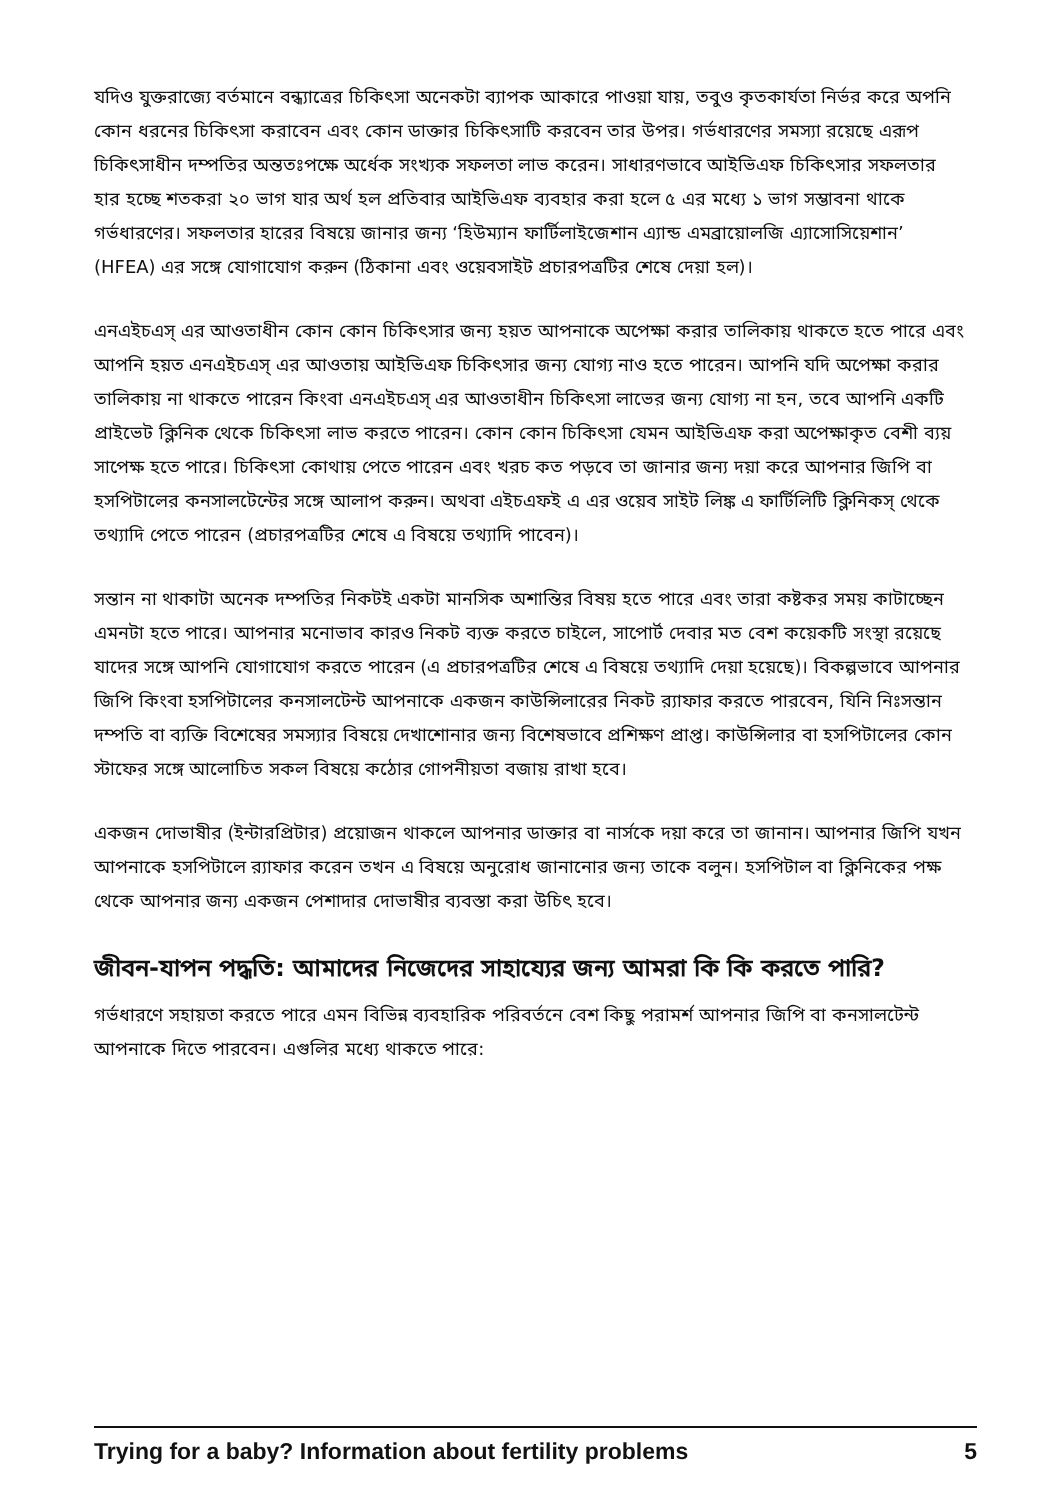যদিও যুক্তরাজ্যে বর্তমানে বন্ধ্যাত্রের চিকিৎসা অনেকটা ব্যাপক আকারে পাওয়া যায়, তবুও কৃতকার্যতা নির্ভর করে অপনি কোন ধরনের চিকিৎসা করাবেন এবং কোন ডাক্তার চিকিৎসাটি করবেন তার উপর। গর্ভধারণের সমস্যা রয়েছে এরূপ চিকিৎসাধীন দম্পতির অন্ততঃপক্ষে অর্ধেক সংখ্যক সফলতা লাভ করেন। সাধারণভাবে আইভিএফ চিকিৎসার সফলতার হার হচ্ছে শতকরা ২০ ভাগ যার অর্থ হল প্রতিবার আইভিএফ ব্যবহার করা হলে ৫ এর মধ্যে ১ ভাগ সম্ভাবনা থাকে গর্ভধারণের। সফলতার হারের বিষয়ে জানার জন্য ‘হিউম্যান ফার্টিলাইজেশান এ্যান্ড এমব্রায়োলজি এ্যাসোসিয়েশান’ (HFEA) এর সঙ্গে যোগাযোগ করুন (ঠিকানা এবং ওয়েবসাইট প্রচারপত্রটির শেষে দেয়া হল)।
এনএইচএস্ এর আওতাধীন কোন কোন চিকিৎসার জন্য হয়ত আপনাকে অপেক্ষা করার তালিকায় থাকতে হতে পারে এবং আপনি হয়ত এনএইচএস্ এর আওতায় আইভিএফ চিকিৎসার জন্য যোগ্য নাও হতে পারেন। আপনি যদি অপেক্ষা করার তালিকায় না থাকতে পারেন কিংবা এনএইচএস্ এর আওতাধীন চিকিৎসা লাভের জন্য যোগ্য না হন, তবে আপনি একটি প্রাইভেট ক্লিনিক থেকে চিকিৎসা লাভ করতে পারেন। কোন কোন চিকিৎসা যেমন আইভিএফ করা অপেক্ষাকৃত বেশী ব্যয় সাপেক্ষ হতে পারে। চিকিৎসা কোথায় পেতে পারেন এবং খরচ কত পড়বে তা জানার জন্য দয়া করে আপনার জিপি বা হসপিটালের কনসালটেন্টের সঙ্গে আলাপ করুন। অথবা এইচএফই এ এর ওয়েব সাইট লিঙ্ক এ ফার্টিলিটি ক্লিনিকস্ থেকে তথ্যাদি পেতে পারেন (প্রচারপত্রটির শেষে এ বিষয়ে তথ্যাদি পাবেন)।
সন্তান না থাকাটা অনেক দম্পতির নিকটই একটা মানসিক অশান্তির বিষয় হতে পারে এবং তারা কষ্টকর সময় কাটাচ্ছেন এমনটা হতে পারে। আপনার মনোভাব কারও নিকট ব্যক্ত করতে চাইলে, সাপোর্ট দেবার মত বেশ কয়েকটি সংস্থা রয়েছে যাদের সঙ্গে আপনি যোগাযোগ করতে পারেন (এ প্রচারপত্রটির শেষে এ বিষয়ে তথ্যাদি দেয়া হয়েছে)। বিকল্পভাবে আপনার জিপি কিংবা হসপিটালের কনসালটেন্ট আপনাকে একজন কাউন্সিলারের নিকট র‍্যাফার করতে পারবেন, যিনি নিঃসন্তান দম্পতি বা ব্যক্তি বিশেষের সমস্যার বিষয়ে দেখাশোনার জন্য বিশেষভাবে প্রশিক্ষণ প্রাপ্ত। কাউন্সিলার বা হসপিটালের কোন স্টাফের সঙ্গে আলোচিত সকল বিষয়ে কঠোর গোপনীয়তা বজায় রাখা হবে।
একজন দোভাষীর (ইন্টারপ্রিটার) প্রয়োজন থাকলে আপনার ডাক্তার বা নার্সকে দয়া করে তা জানান। আপনার জিপি যখন আপনাকে হসপিটালে র‍্যাফার করেন তখন এ বিষয়ে অনুরোধ জানানোর জন্য তাকে বলুন। হসপিটাল বা ক্লিনিকের পক্ষ থেকে আপনার জন্য একজন পেশাদার দোভাষীর ব্যবস্তা করা উচিৎ হবে।
জীবন-যাপন পদ্ধতি: আমাদের নিজেদের সাহায্যের জন্য আমরা কি কি করতে পারি?
গর্ভধারণে সহায়তা করতে পারে এমন বিভিন্ন ব্যবহারিক পরিবর্তনে বেশ কিছু পরামর্শ আপনার জিপি বা কনসালটেন্ট আপনাকে দিতে পারবেন। এগুলির মধ্যে থাকতে পারে:
Trying for a baby? Information about fertility problems 5